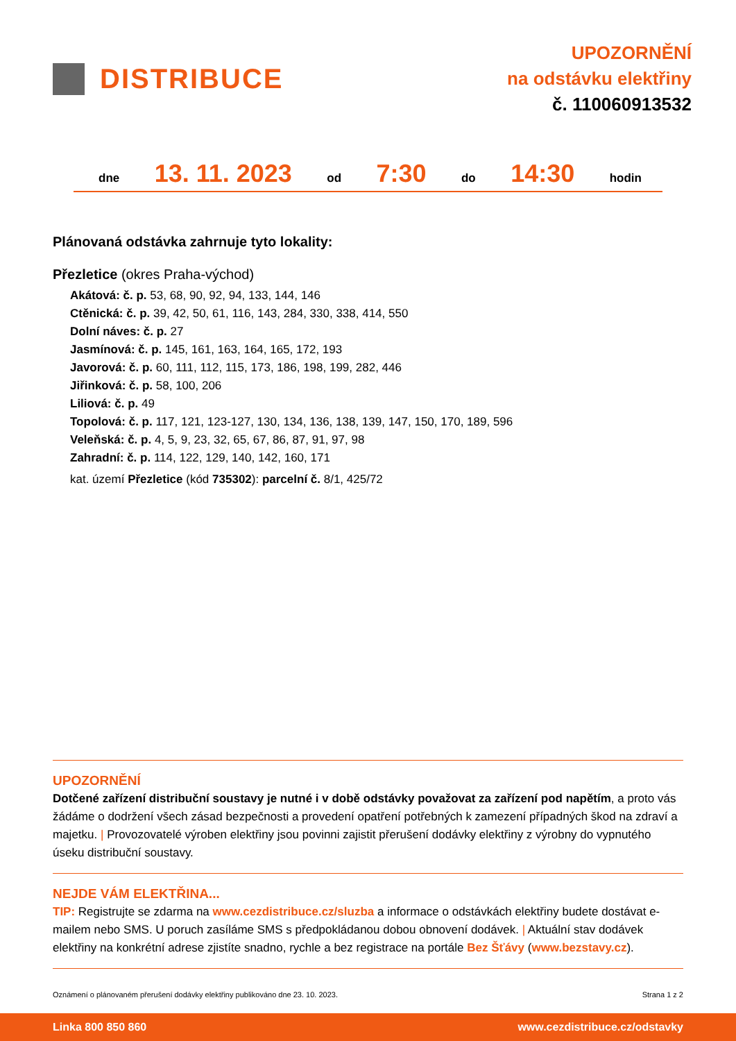DISTRIBUCE
UPOZORNĚNÍ
na odstávku elektřiny
č. 110060913532
dne 13. 11. 2023 od 7:30 do 14:30 hodin
Plánovaná odstávka zahrnuje tyto lokality:
Přezletice (okres Praha-východ)
Akátová: č. p. 53, 68, 90, 92, 94, 133, 144, 146
Ctěnická: č. p. 39, 42, 50, 61, 116, 143, 284, 330, 338, 414, 550
Dolní náves: č. p. 27
Jasmínová: č. p. 145, 161, 163, 164, 165, 172, 193
Javorová: č. p. 60, 111, 112, 115, 173, 186, 198, 199, 282, 446
Jiřinková: č. p. 58, 100, 206
Liliová: č. p. 49
Topolová: č. p. 117, 121, 123-127, 130, 134, 136, 138, 139, 147, 150, 170, 189, 596
Veleňská: č. p. 4, 5, 9, 23, 32, 65, 67, 86, 87, 91, 97, 98
Zahradní: č. p. 114, 122, 129, 140, 142, 160, 171
kat. území Přezletice (kód 735302): parcelní č. 8/1, 425/72
UPOZORNĚNÍ
Dotčené zařízení distribuční soustavy je nutné i v době odstávky považovat za zařízení pod napětím, a proto vás žádáme o dodržení všech zásad bezpečnosti a provedení opatření potřebných k zamezení případných škod na zdraví a majetku. | Provozovatelé výroben elektřiny jsou povinni zajistit přerušení dodávky elektřiny z výrobny do vypnutého úseku distribuční soustavy.
NEJDE VÁM ELEKTŘINA...
TIP: Registrujte se zdarma na www.cezdistribuce.cz/sluzba a informace o odstávkách elektřiny budete dostávat e-mailem nebo SMS. U poruch zasíláme SMS s předpokládanou dobou obnovení dodávek. | Aktuální stav dodávek elektřiny na konkrétní adrese zjistíte snadno, rychle a bez registrace na portále Bez Šťávy (www.bezstavy.cz).
Oznámení o plánovaném přerušení dodávky elektřiny publikováno dne 23. 10. 2023. Strana 1 z 2
Linka 800 850 860 www.cezdistribuce.cz/odstavky